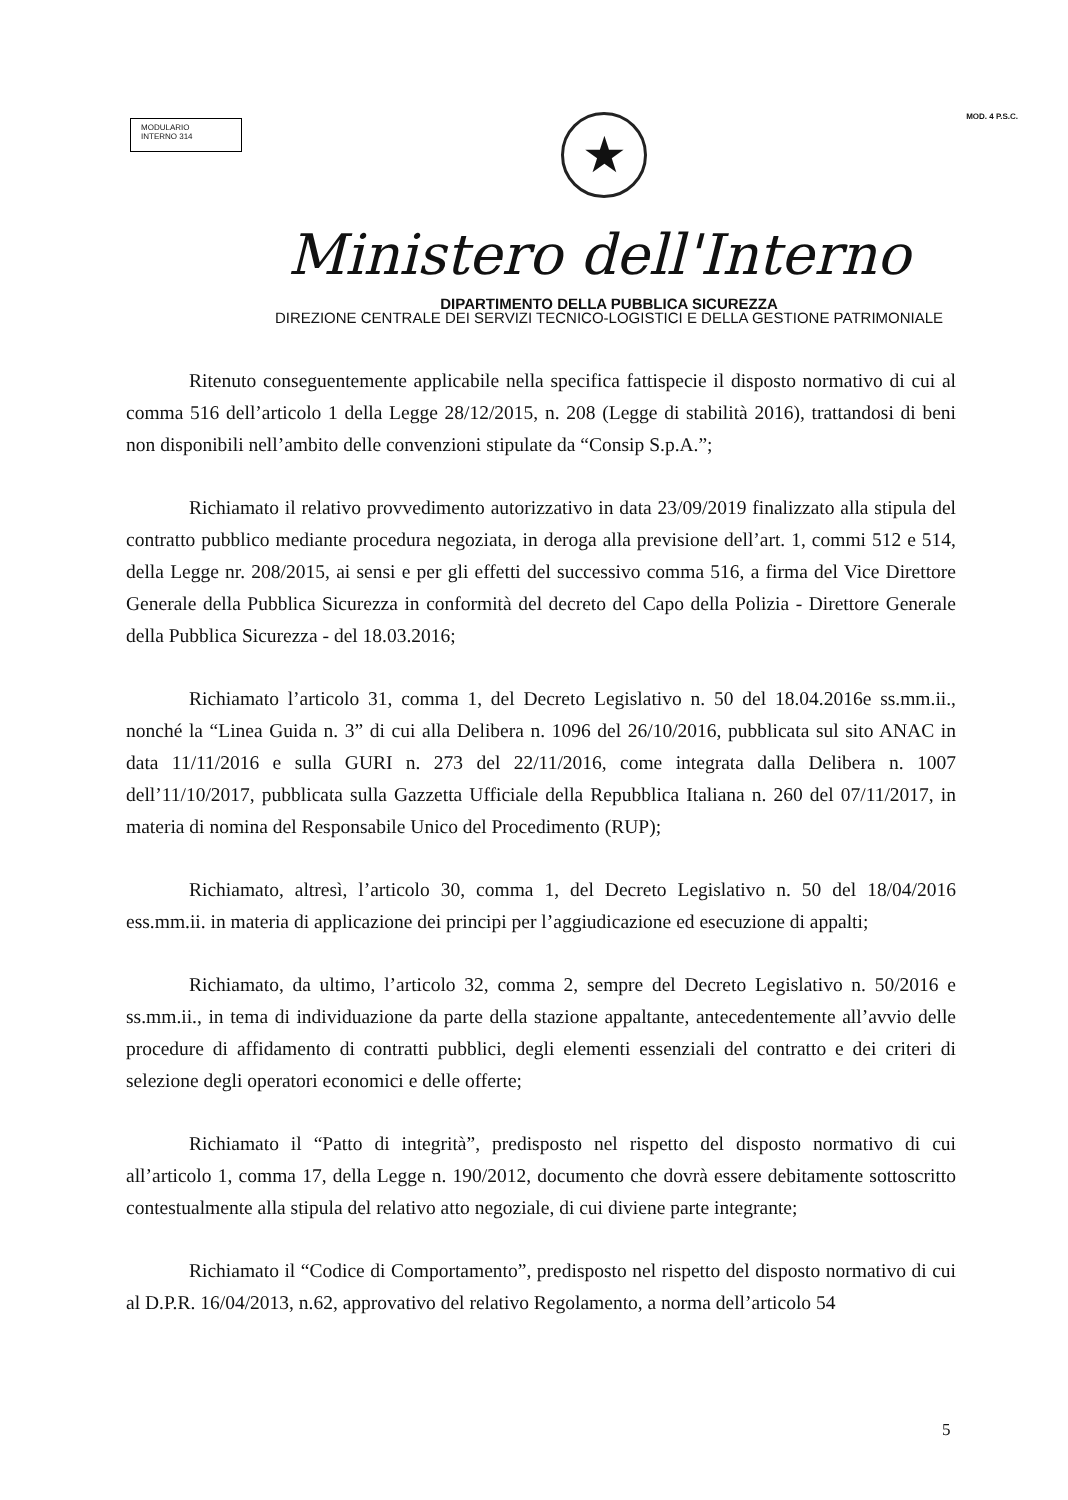MODULARIO
INTERNO 314
★
MOD. 4 P.S.C.
Ministero dell'Interno
DIPARTIMENTO DELLA PUBBLICA SICUREZZA
DIREZIONE CENTRALE DEI SERVIZI TECNICO-LOGISTICI E DELLA GESTIONE PATRIMONIALE
Ritenuto conseguentemente applicabile nella specifica fattispecie il disposto normativo di cui al comma 516 dell’articolo 1 della Legge 28/12/2015, n. 208 (Legge di stabilità 2016), trattandosi di beni non disponibili nell’ambito delle convenzioni stipulate da “Consip S.p.A.”;
Richiamato il relativo provvedimento autorizzativo in data 23/09/2019 finalizzato alla stipula del contratto pubblico mediante procedura negoziata, in deroga alla previsione dell’art. 1, commi 512 e 514, della Legge nr. 208/2015, ai sensi e per gli effetti del successivo comma 516, a firma del Vice Direttore Generale della Pubblica Sicurezza in conformità del decreto del Capo della Polizia - Direttore Generale della Pubblica Sicurezza - del 18.03.2016;
Richiamato l’articolo 31, comma 1, del Decreto Legislativo n. 50 del 18.04.2016e ss.mm.ii., nonché la “Linea Guida n. 3” di cui alla Delibera n. 1096 del 26/10/2016, pubblicata sul sito ANAC in data 11/11/2016 e sulla GURI n. 273 del 22/11/2016, come integrata dalla Delibera n. 1007 dell’11/10/2017, pubblicata sulla Gazzetta Ufficiale della Repubblica Italiana n. 260 del 07/11/2017, in materia di nomina del Responsabile Unico del Procedimento (RUP);
Richiamato, altresì, l’articolo 30, comma 1, del Decreto Legislativo n. 50 del 18/04/2016 ess.mm.ii. in materia di applicazione dei principi per l’aggiudicazione ed esecuzione di appalti;
Richiamato, da ultimo, l’articolo 32, comma 2, sempre del Decreto Legislativo n. 50/2016 e ss.mm.ii., in tema di individuazione da parte della stazione appaltante, antecedentemente all’avvio delle procedure di affidamento di contratti pubblici, degli elementi essenziali del contratto e dei criteri di selezione degli operatori economici e delle offerte;
Richiamato il “Patto di integrità”, predisposto nel rispetto del disposto normativo di cui all’articolo 1, comma 17, della Legge n. 190/2012, documento che dovrà essere debitamente sottoscritto contestualmente alla stipula del relativo atto negoziale, di cui diviene parte integrante;
Richiamato il “Codice di Comportamento”, predisposto nel rispetto del disposto normativo di cui al D.P.R. 16/04/2013, n.62, approvativo del relativo Regolamento, a norma dell’articolo 54
5